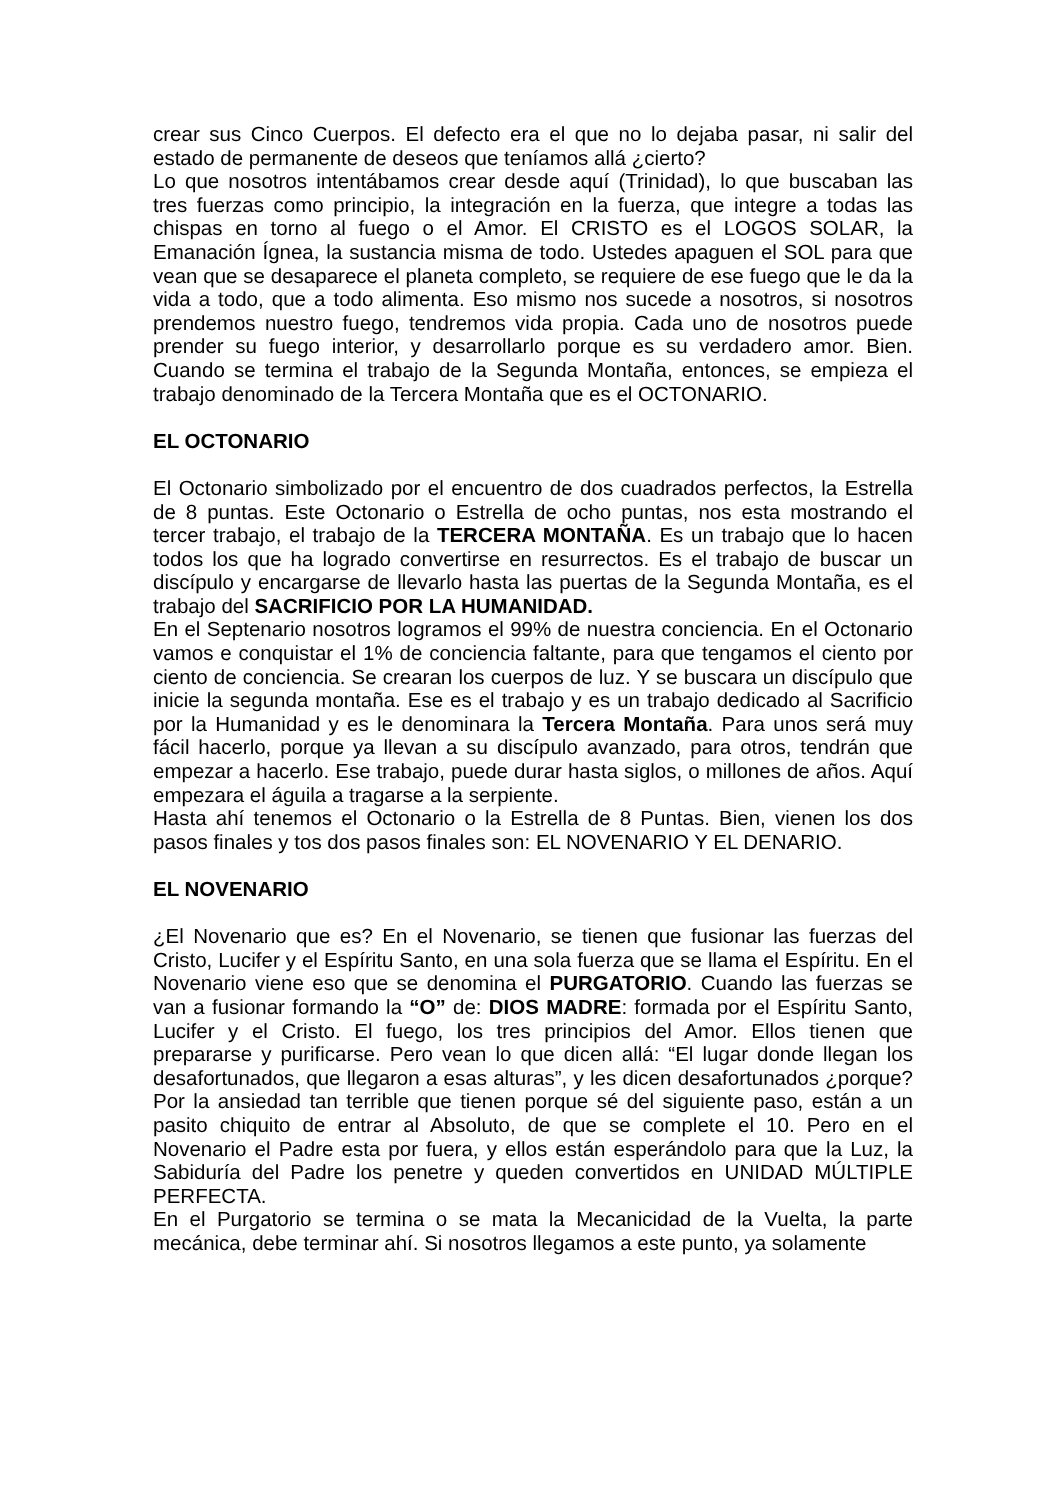crear sus Cinco Cuerpos. El defecto era el que no lo dejaba pasar, ni salir del estado de permanente de deseos que teníamos allá ¿cierto?
Lo que nosotros intentábamos crear desde aquí (Trinidad), lo que buscaban las tres fuerzas como principio, la integración en la fuerza, que integre a todas las chispas en torno al fuego o el Amor. El CRISTO es el LOGOS SOLAR, la Emanación Ígnea, la sustancia misma de todo. Ustedes apaguen el SOL para que vean que se desaparece el planeta completo, se requiere de ese fuego que le da la vida a todo, que a todo alimenta. Eso mismo nos sucede a nosotros, si nosotros prendemos nuestro fuego, tendremos vida propia. Cada uno de nosotros puede prender su fuego interior, y desarrollarlo porque es su verdadero amor. Bien. Cuando se termina el trabajo de la Segunda Montaña, entonces, se empieza el trabajo denominado de la Tercera Montaña que es el OCTONARIO.
EL OCTONARIO
El Octonario simbolizado por el encuentro de dos cuadrados perfectos, la Estrella de 8 puntas. Este Octonario o Estrella de ocho puntas, nos esta mostrando el tercer trabajo, el trabajo de la TERCERA MONTAÑA. Es un trabajo que lo hacen todos los que ha logrado convertirse en resurrectos. Es el trabajo de buscar un discípulo y encargarse de llevarlo hasta las puertas de la Segunda Montaña, es el trabajo del SACRIFICIO POR LA HUMANIDAD.
En el Septenario nosotros logramos el 99% de nuestra conciencia. En el Octonario vamos e conquistar el 1% de conciencia faltante, para que tengamos el ciento por ciento de conciencia. Se crearan los cuerpos de luz. Y se buscara un discípulo que inicie la segunda montaña. Ese es el trabajo y es un trabajo dedicado al Sacrificio por la Humanidad y es le denominara la Tercera Montaña. Para unos será muy fácil hacerlo, porque ya llevan a su discípulo avanzado, para otros, tendrán que empezar a hacerlo. Ese trabajo, puede durar hasta siglos, o millones de años. Aquí empezara el águila a tragarse a la serpiente.
Hasta ahí tenemos el Octonario o la Estrella de 8 Puntas. Bien, vienen los dos pasos finales y tos dos pasos finales son: EL NOVENARIO Y EL DENARIO.
EL NOVENARIO
¿El Novenario que es? En el Novenario, se tienen que fusionar las fuerzas del Cristo, Lucifer y el Espíritu Santo, en una sola fuerza que se llama el Espíritu. En el Novenario viene eso que se denomina el PURGATORIO. Cuando las fuerzas se van a fusionar formando la “O” de: DIOS MADRE: formada por el Espíritu Santo, Lucifer y el Cristo. El fuego, los tres principios del Amor. Ellos tienen que prepararse y purificarse. Pero vean lo que dicen allá: “El lugar donde llegan los desafortunados, que llegaron a esas alturas”, y les dicen desafortunados ¿porque? Por la ansiedad tan terrible que tienen porque sé del siguiente paso, están a un pasito chiquito de entrar al Absoluto, de que se complete el 10. Pero en el Novenario el Padre esta por fuera, y ellos están esperándolo para que la Luz, la Sabiduría del Padre los penetre y queden convertidos en UNIDAD MÚLTIPLE PERFECTA.
En el Purgatorio se termina o se mata la Mecanicidad de la Vuelta, la parte mecánica, debe terminar ahí. Si nosotros llegamos a este punto, ya solamente